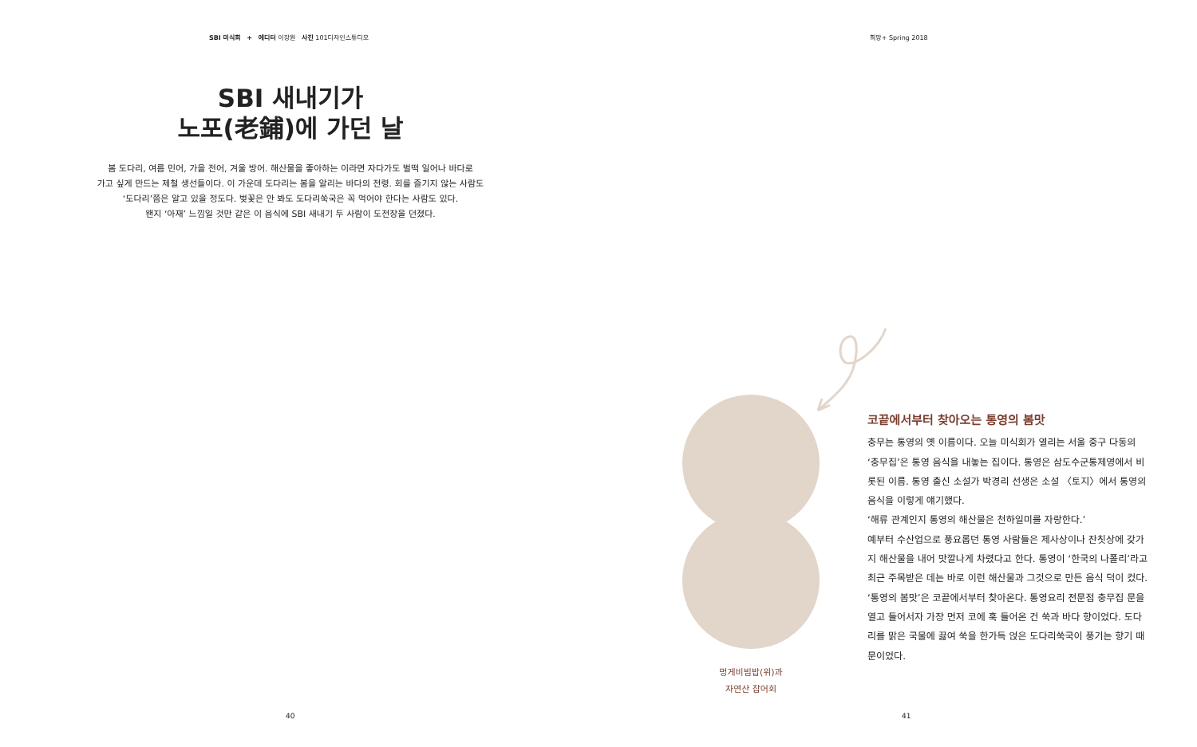SBI 미식회 + 에디터 이장원 사진 101디자인스튜디오
SBI 새내기가
노포(老鋪)에 가던 날
봄 도다리, 여름 민어, 가을 전어, 겨울 방어. 해산물을 좋아하는 이라면 자다가도 벌떡 일어나 바다로
가고 싶게 만드는 제철 생선들이다. 이 가운데 도다리는 봄을 알리는 바다의 전령. 회를 즐기지 않는 사람도
‘도다리’쯤은 알고 있을 정도다. 벚꽃은 안 봐도 도다리쑥국은 꼭 먹어야 한다는 사람도 있다.
왠지 ‘아재’ 느낌일 것만 같은 이 음식에 SBI 새내기 두 사람이 도전장을 던졌다.
40
희망+ Spring 2018
멍게비빔밥(위)과
자연산 잡어회
코끝에서부터 찾아오는 통영의 봄맛
충무는 통영의 옛 이름이다. 오늘 미식회가 열리는 서울 중구 다동의 ‘충무집’은 통영 음식을 내놓는 집이다. 통영은 삼도수군통제영에서 비롯된 이름. 통영 출신 소설가 박경리 선생은 소설 〈토지〉에서 통영의 음식을 이렇게 얘기했다.
‘해류 관계인지 통영의 해산물은 천하일미를 자랑한다.’
예부터 수산업으로 풍요롭던 통영 사람들은 제사상이나 잔칫상에 갖가지 해산물을 내어 맛깔나게 차렸다고 한다. 통영이 ‘한국의 나폴리’라고 최근 주목받은 데는 바로 이런 해산물과 그것으로 만든 음식 덕이 컸다.
‘통영의 봄맛’은 코끝에서부터 찾아온다. 통영요리 전문점 충무집 문을 열고 들어서자 가장 먼저 코에 훅 들어온 건 쑥과 바다 향이었다. 도다리를 맑은 국물에 끓여 쑥을 한가득 얹은 도다리쑥국이 풍기는 향기 때문이었다.
41